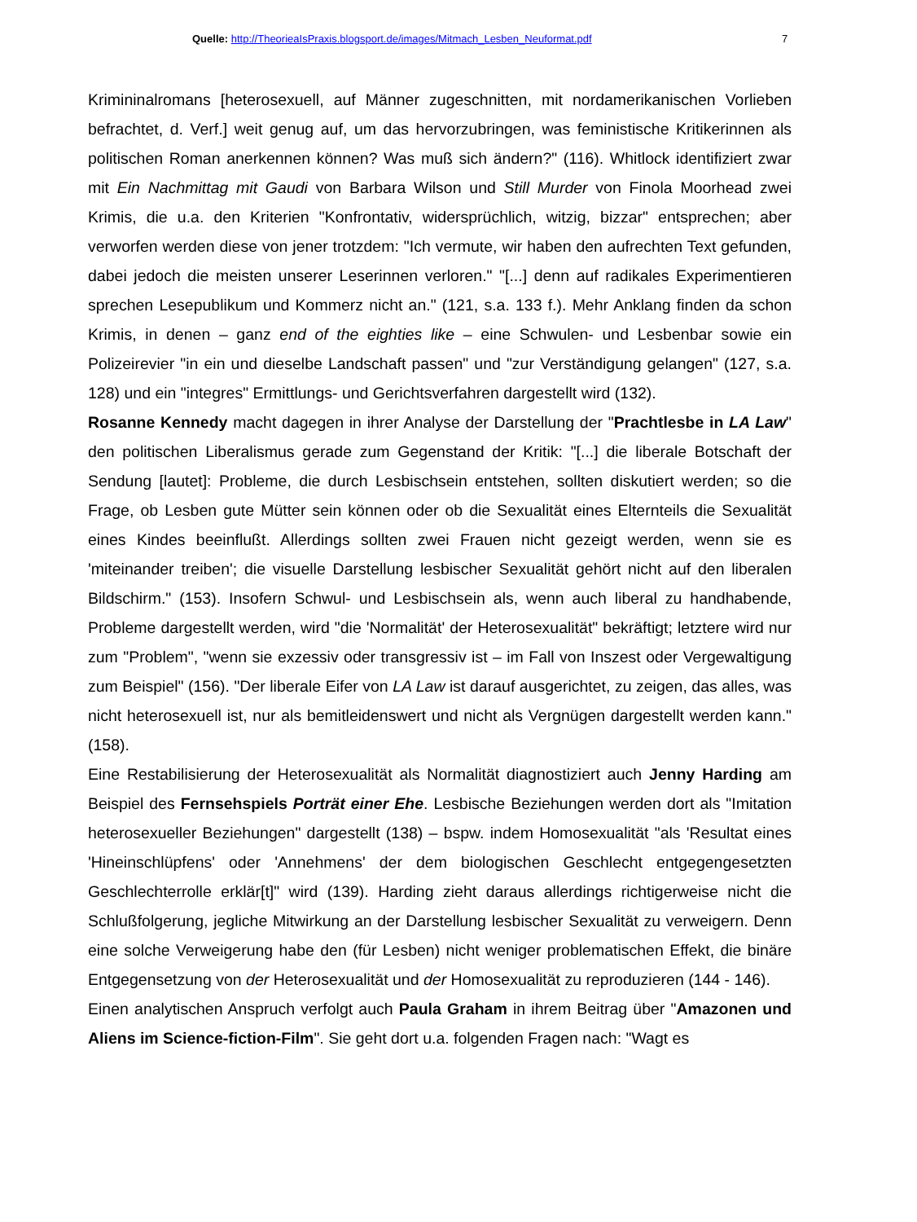Quelle: http://TheorieaIsPraxis.blogsport.de/images/Mitmach_Lesben_Neuformat.pdf 7
Krimininalromans [heterosexuell, auf Männer zugeschnitten, mit nordamerikanischen Vorlieben befrachtet, d. Verf.] weit genug auf, um das hervorzubringen, was feministische Kritikerinnen als politischen Roman anerkennen können? Was muß sich ändern?" (116). Whitlock identifiziert zwar mit Ein Nachmittag mit Gaudi von Barbara Wilson und Still Murder von Finola Moorhead zwei Krimis, die u.a. den Kriterien "Konfrontativ, widersprüchlich, witzig, bizzar" entsprechen; aber verworfen werden diese von jener trotzdem: "Ich vermute, wir haben den aufrechten Text gefunden, dabei jedoch die meisten unserer Leserinnen verloren." "[...] denn auf radikales Experimentieren sprechen Lesepublikum und Kommerz nicht an." (121, s.a. 133 f.). Mehr Anklang finden da schon Krimis, in denen – ganz end of the eighties like – eine Schwulen- und Lesbenbar sowie ein Polizeirevier "in ein und dieselbe Landschaft passen" und "zur Verständigung gelangen" (127, s.a. 128) und ein "integres" Ermittlungs- und Gerichtsverfahren dargestellt wird (132).
Rosanne Kennedy macht dagegen in ihrer Analyse der Darstellung der "Prachtlesbe in LA Law" den politischen Liberalismus gerade zum Gegenstand der Kritik: "[...] die liberale Botschaft der Sendung [lautet]: Probleme, die durch Lesbischsein entstehen, sollten diskutiert werden; so die Frage, ob Lesben gute Mütter sein können oder ob die Sexualität eines Elternteils die Sexualität eines Kindes beeinflußt. Allerdings sollten zwei Frauen nicht gezeigt werden, wenn sie es 'miteinander treiben'; die visuelle Darstellung lesbischer Sexualität gehört nicht auf den liberalen Bildschirm." (153). Insofern Schwul- und Lesbischsein als, wenn auch liberal zu handhabende, Probleme dargestellt werden, wird "die 'Normalität' der Heterosexualität" bekräftigt; letztere wird nur zum "Problem", "wenn sie exzessiv oder transgressiv ist – im Fall von Inszest oder Vergewaltigung zum Beispiel" (156). "Der liberale Eifer von LA Law ist darauf ausgerichtet, zu zeigen, das alles, was nicht heterosexuell ist, nur als bemitleidenswert und nicht als Vergnügen dargestellt werden kann." (158).
Eine Restabilisierung der Heterosexualität als Normalität diagnostiziert auch Jenny Harding am Beispiel des Fernsehspiels Porträt einer Ehe. Lesbische Beziehungen werden dort als "Imitation heterosexueller Beziehungen" dargestellt (138) – bspw. indem Homosexualität "als 'Resultat eines 'Hineinschlüpfens' oder 'Annehmens' der dem biologischen Geschlecht entgegengesetzten Geschlechterrolle erklär[t]" wird (139). Harding zieht daraus allerdings richtigerweise nicht die Schlußfolgerung, jegliche Mitwirkung an der Darstellung lesbischer Sexualität zu verweigern. Denn eine solche Verweigerung habe den (für Lesben) nicht weniger problematischen Effekt, die binäre Entgegensetzung von der Heterosexualität und der Homosexualität zu reproduzieren (144 - 146).
Einen analytischen Anspruch verfolgt auch Paula Graham in ihrem Beitrag über "Amazonen und Aliens im Science-fiction-Film". Sie geht dort u.a. folgenden Fragen nach: "Wagt es